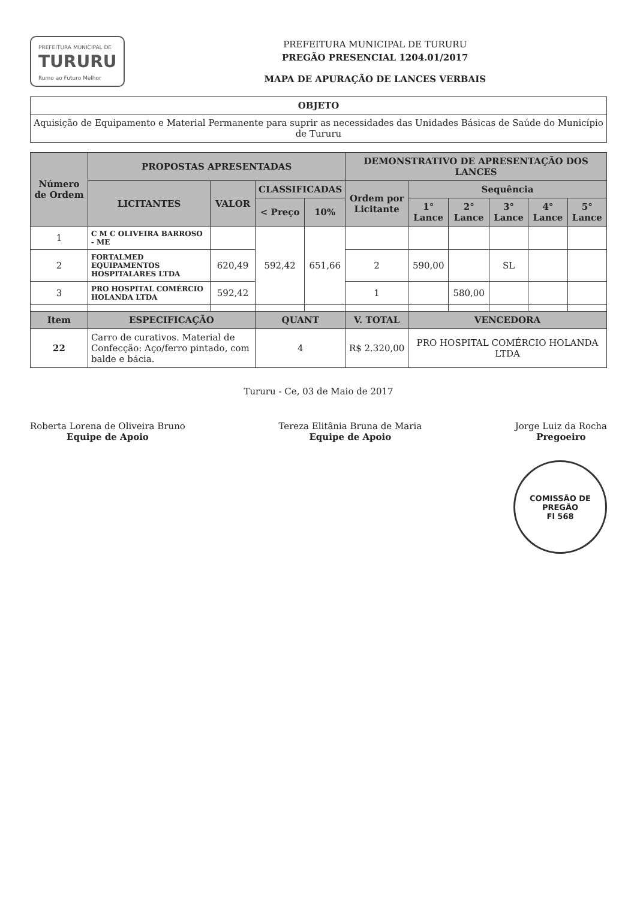PREFEITURA MUNICIPAL DE
TURURU
Rumo ao Futuro Melhor
PREFEITURA MUNICIPAL DE TURURU
PREGÃO PRESENCIAL 1204.01/2017
MAPA DE APURAÇÃO DE LANCES VERBAIS
| OBJETO |
| --- |
| Aquisição de Equipamento e Material Permanente para suprir as necessidades das Unidades Básicas de Saúde do Município de Tururu |
| Número de Ordem | PROPOSTAS APRESENTADAS | | | | DEMONSTRATIVO DE APRESENTAÇÃO DOS LANCES | | | | | |
| --- | --- | --- | --- | --- | --- | --- | --- | --- | --- | --- |
| | LICITANTES | VALOR | CLASSIFICADAS | | Ordem por Licitante | Sequência | | | | |
| | | | < Preço | 10% | | 1° Lance | 2° Lance | 3° Lance | 4° Lance | 5° Lance |
| 1 | C M C OLIVEIRA BARROSO - ME | | 592,42 | 651,66 | | | | | | |
| 2 | FORTALMED EQUIPAMENTOS HOSPITALARES LTDA | 620,49 | | | 2 | 590,00 | | SL | | |
| 3 | PRO HOSPITAL COMÉRCIO HOLANDA LTDA | 592,42 | | | 1 | | 580,00 | | | |
| Item | ESPECIFICAÇÃO | | QUANT | | V. TOTAL | VENCEDORA | | | | |
| 22 | Carro de curativos. Material de Confecção: Aço/ferro pintado, com balde e bácia. | | 4 | | R$ 2.320,00 | PRO HOSPITAL COMÉRCIO HOLANDA LTDA | | | | |
Tururu - Ce, 03 de Maio de 2017
Roberta Lorena de Oliveira Bruno
Equipe de Apoio
Tereza Elitânia Bruna de Maria
Equipe de Apoio
Jorge Luiz da Rocha
Pregoeiro
COMISSÃO DE PREGÃO
Fl 568